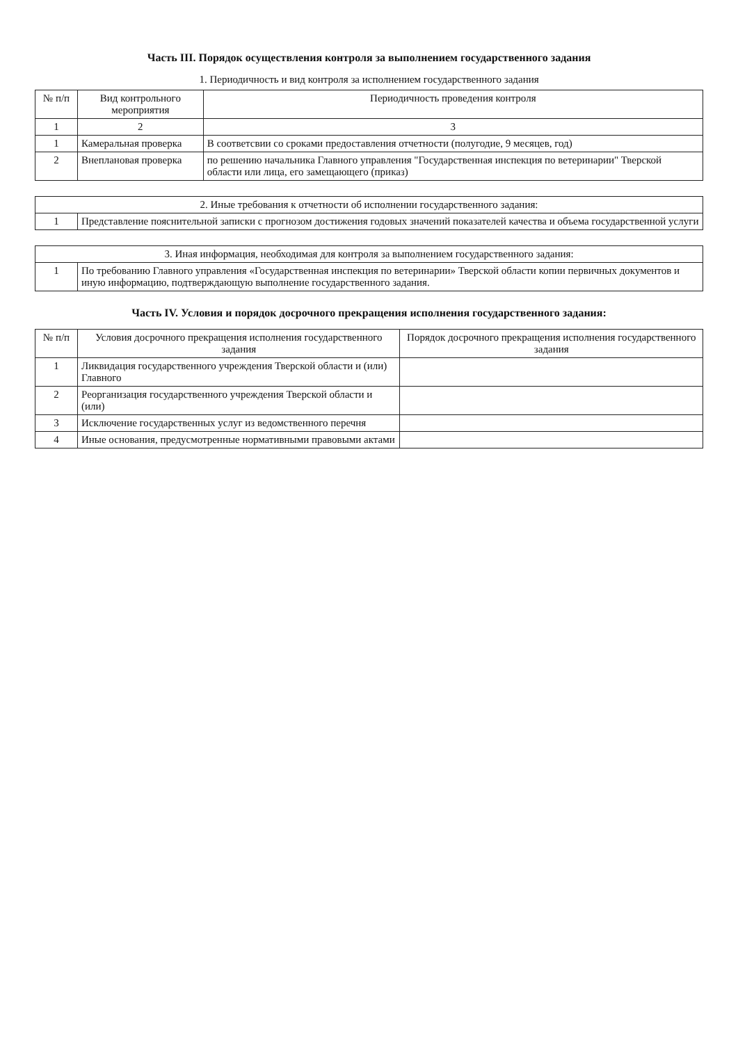Часть III. Порядок осуществления контроля за выполнением государственного задания
1. Периодичность и вид контроля за исполнением государственного задания
| № п/п | Вид контрольного мероприятия | Периодичность проведения контроля |
| --- | --- | --- |
| 1 | 2 | 3 |
| 1 | Камеральная проверка | В соответсвии со сроками предоставления отчетности (полугодие, 9 месяцев, год) |
| 2 | Внеплановая проверка | по решению начальника Главного управления "Государственная инспекция по ветеринарии" Тверской области или лица, его замещающего (приказ) |
| 2. Иные требования к отчетности об исполнении государственного задания: | |
| 1 | Представление пояснительной записки с прогнозом достижения годовых значений показателей качества и объема государственной услуги |
| 3. Иная информация, необходимая для контроля за выполнением государственного задания: | |
| 1 | По требованию Главного управления «Государственная инспекция по ветеринарии» Тверской области копии первичных документов и иную информацию, подтверждающую выполнение государственного задания. |
Часть IV. Условия и порядок досрочного прекращения исполнения государственного задания:
| № п/п | Условия досрочного прекращения исполнения государственного задания | Порядок досрочного прекращения исполнения государственного задания |
| --- | --- | --- |
| 1 | Ликвидация государственного учреждения Тверской области и (или) Главного | |
| 2 | Реорганизация государственного учреждения Тверской области и (или) | |
| 3 | Исключение государственных услуг из ведомственного перечня | |
| 4 | Иные основания, предусмотренные нормативными правовыми актами | |